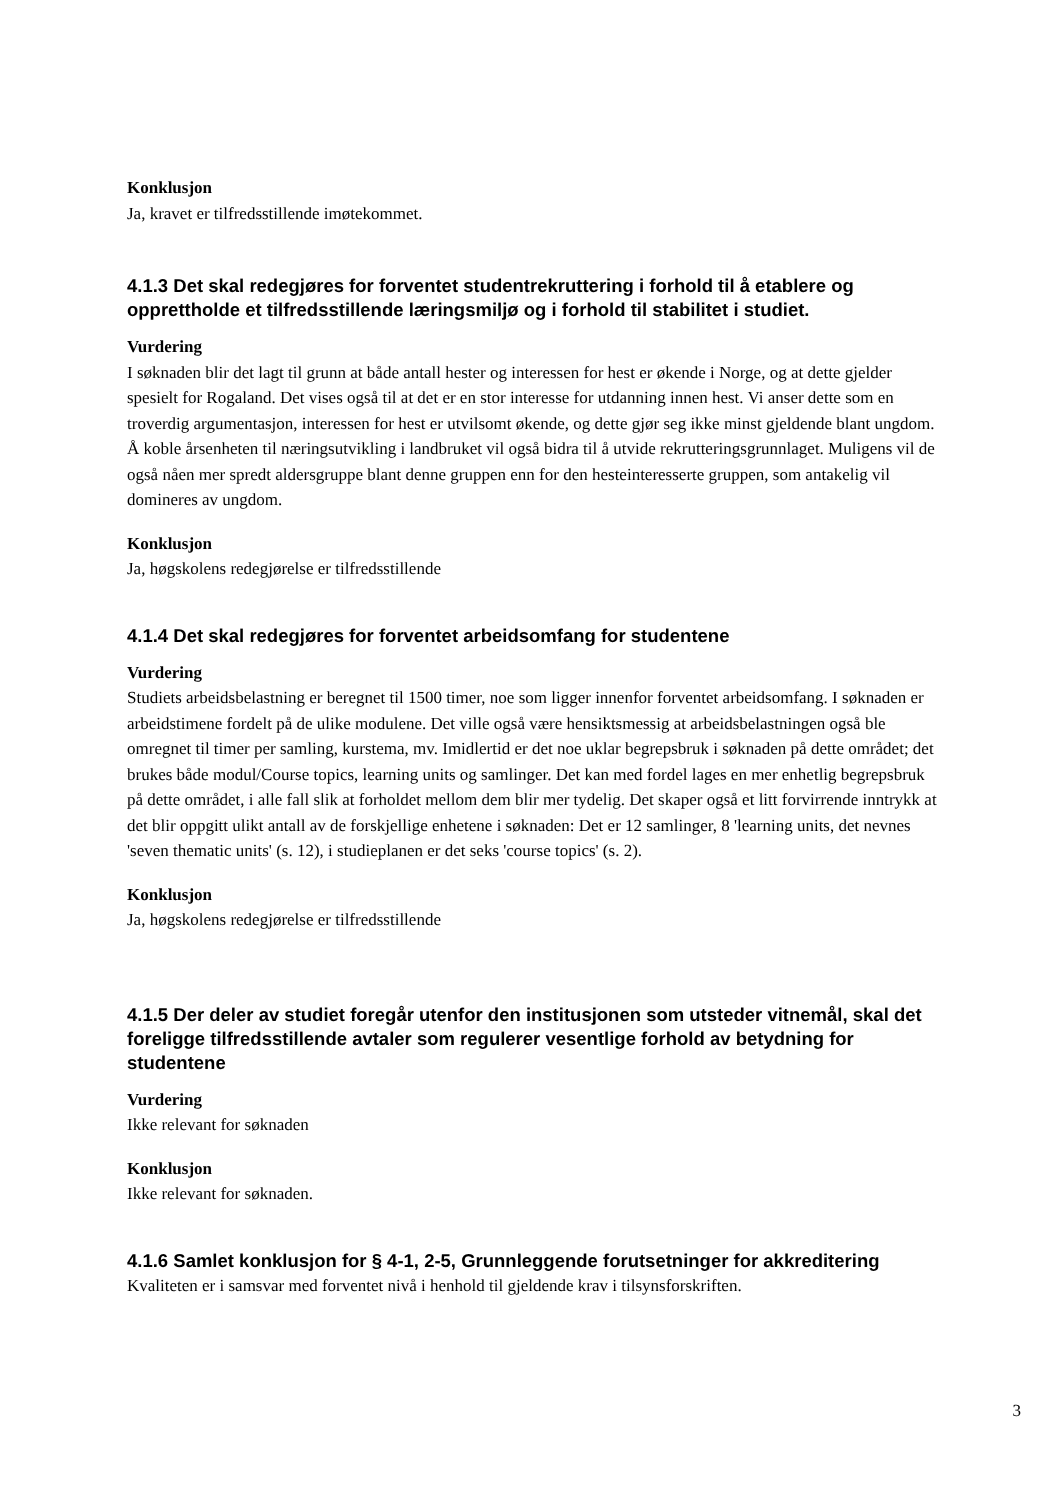Konklusjon
Ja, kravet er tilfredsstillende imøtekommet.
4.1.3 Det skal redegjøres for forventet studentrekruttering i forhold til å etablere og opprettholde et tilfredsstillende læringsmiljø og i forhold til stabilitet i studiet.
Vurdering
I søknaden blir det lagt til grunn at både antall hester og interessen for hest er økende i Norge, og at dette gjelder spesielt for Rogaland. Det vises også til at det er en stor interesse for utdanning innen hest. Vi anser dette som en troverdig argumentasjon, interessen for hest er utvilsomt økende, og dette gjør seg ikke minst gjeldende blant ungdom. Å koble årsenheten til næringsutvikling i landbruket vil også bidra til å utvide rekrutteringsgrunnlaget. Muligens vil de også nåen mer spredt aldersgruppe blant denne gruppen enn for den hesteinteresserte gruppen, som antakelig vil domineres av ungdom.
Konklusjon
Ja, høgskolens redegjørelse er tilfredsstillende
4.1.4 Det skal redegjøres for forventet arbeidsomfang for studentene
Vurdering
Studiets arbeidsbelastning er beregnet til 1500 timer, noe som ligger innenfor forventet arbeidsomfang. I søknaden er arbeidstimene fordelt på de ulike modulene. Det ville også være hensiktsmessig at arbeidsbelastningen også ble omregnet til timer per samling, kurstema, mv. Imidlertid er det noe uklar begrepsbruk i søknaden på dette området; det brukes både modul/Course topics, learning units og samlinger. Det kan med fordel lages en mer enhetlig begrepsbruk på dette området, i alle fall slik at forholdet mellom dem blir mer tydelig. Det skaper også et litt forvirrende inntrykk at det blir oppgitt ulikt antall av de forskjellige enhetene i søknaden: Det er 12 samlinger, 8 'learning units, det nevnes 'seven thematic units' (s. 12), i studieplanen er det seks 'course topics' (s. 2).
Konklusjon
Ja, høgskolens redegjørelse er tilfredsstillende
4.1.5 Der deler av studiet foregår utenfor den institusjonen som utsteder vitnemål, skal det foreligge tilfredsstillende avtaler som regulerer vesentlige forhold av betydning for studentene
Vurdering
Ikke relevant for søknaden
Konklusjon
Ikke relevant for søknaden.
4.1.6 Samlet konklusjon for § 4-1, 2-5, Grunnleggende forutsetninger for akkreditering
Kvaliteten er i samsvar med forventet nivå i henhold til gjeldende krav i tilsynsforskriften.
3